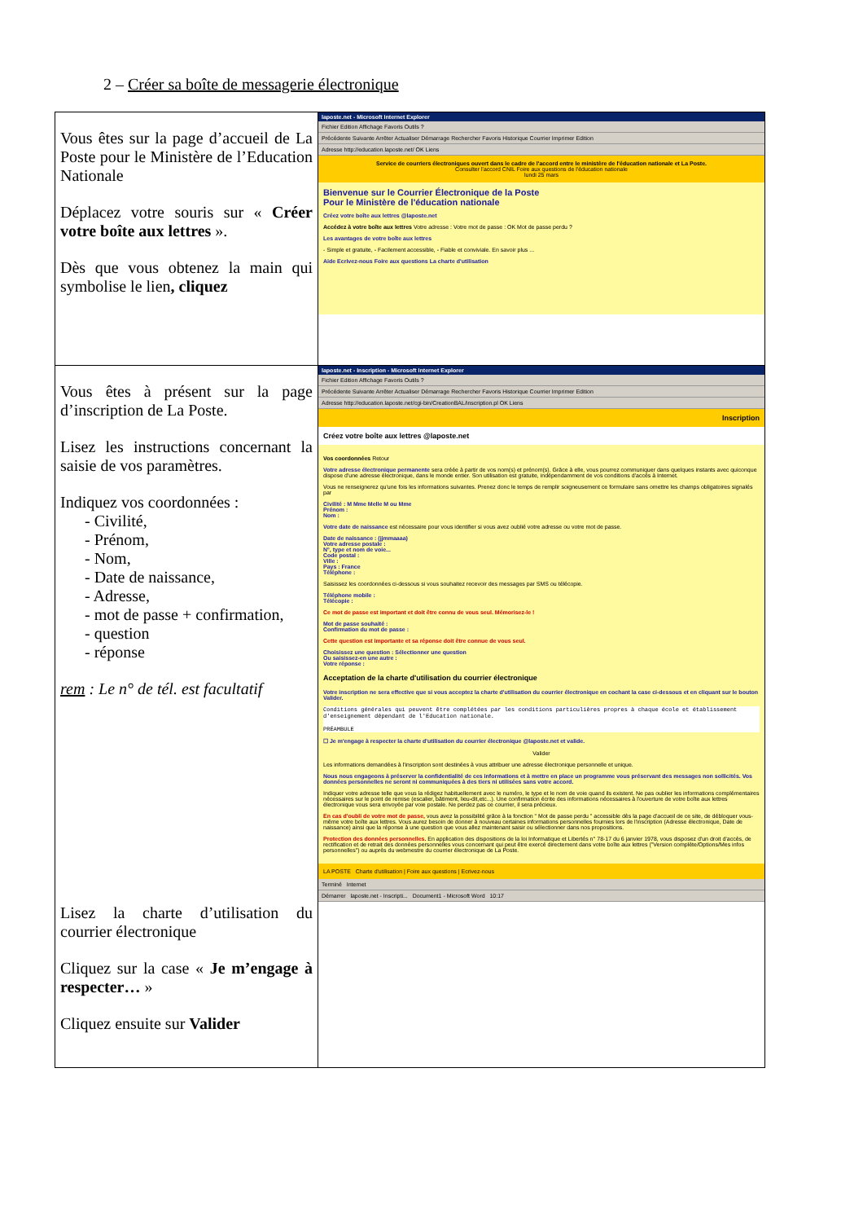2 – Créer sa boîte de messagerie électronique
| Vous êtes sur la page d’accueil de La Poste pour le Ministère de l’Education Nationale Déplacez votre souris sur « Créer votre boîte aux lettres ». Dès que vous obtenez la main qui symbolise le lien , cliquez | laposte.net - Microsoft Internet Explorer Fichier Edition Affichage Favoris Outils ? Précédente Suivante Arrêter Actualiser Démarrage Rechercher Favoris Historique Courrier Imprimer Edition Adresse http://education.laposte.net/ OK Liens Service de courriers électroniques ouvert dans le cadre de l'accord entre le ministère de l'éducation nationale et La Poste. Consulter l'accord CNIL Foire aux questions de l'éducation nationale lundi 25 mars Bienvenue sur le Courrier Électronique de la Poste Pour le Ministère de l'éducation nationale Créez votre boîte aux lettres @laposte.net Accédez à votre boîte aux lettres Votre adresse : Votre mot de passe : OK Mot de passe perdu ? Les avantages de votre boîte aux lettres - Simple et gratuite, - Facilement accessible, - Fiable et conviviale. En savoir plus ... Aide Ecrivez-nous Foire aux questions La charte d'utilisation |
| Vous êtes à présent sur la page d’inscription de La Poste. Lisez les instructions concernant la saisie de vos paramètres. Indiquez vos coordonnées : - Civilité, - Prénom, - Nom, - Date de naissance, - Adresse, - mot de passe + confirmation, - question - réponse rem : Le n° de tél. est facultatif Lisez la charte d’utilisation du courrier électronique Cliquez sur la case « Je m’engage à respecter… » Cliquez ensuite sur Valider | laposte.net - Inscription - Microsoft Internet Explorer Fichier Edition Affichage Favoris Outils ? Précédente Suivante Arrêter Actualiser Démarrage Rechercher Favoris Historique Courrier Imprimer Edition Adresse http://education.laposte.net/cgi-bin/CreationBAL/inscription.pl OK Liens Inscription Créez votre boîte aux lettres @laposte.net Vos coordonnées Retour Votre adresse électronique permanente sera créée à partir de vos nom(s) et prénom(s). Grâce à elle, vous pourrez communiquer dans quelques instants avec quiconque dispose d'une adresse électronique, dans le monde entier. Son utilisation est gratuite, indépendamment de vos conditions d'accès à Internet. Vous ne renseignerez qu'une fois les informations suivantes. Prenez donc le temps de remplir soigneusement ce formulaire sans omettre les champs obligatoires signalés par Civilité : M Mme Melle M ou Mme Prénom : Nom : Votre date de naissance est nécessaire pour vous identifier si vous avez oublié votre adresse ou votre mot de passe. Date de naissance : (jjmmaaaa) Votre adresse postale : N°, type et nom de voie... Code postal : Ville : Pays : France Téléphone : Saisissez les coordonnées ci-dessous si vous souhaitez recevoir des messages par SMS ou télécopie. Téléphone mobile : Télécopie : Ce mot de passe est important et doit être connu de vous seul. Mémorisez-le ! Mot de passe souhaité : Confirmation du mot de passe : Cette question est importante et sa réponse doit être connue de vous seul. Choisissez une question : Sélectionner une question Ou saisissez-en une autre : Votre réponse : Acceptation de la charte d'utilisation du courrier électronique Votre inscription ne sera effective que si vous acceptez la charte d'utilisation du courrier électronique en cochant la case ci-dessous et en cliquant sur le bouton Valider. Conditions générales qui peuvent être complétées par les conditions particulières propres à chaque école et établissement d'enseignement dépendant de l'Education nationale. PRÉAMBULE ☐ Je m'engage à respecter la charte d'utilisation du courrier électronique @laposte.net et valide. Valider Les informations demandées à l'inscription sont destinées à vous attribuer une adresse électronique personnelle et unique. Nous nous engageons à préserver la confidentialité de ces informations et à mettre en place un programme vous préservant des messages non sollicités. Vos données personnelles ne seront ni communiquées à des tiers ni utilisées sans votre accord. Indiquer votre adresse telle que vous la rédigez habituellement avec le numéro, le type et le nom de voie quand ils existent. Ne pas oublier les informations complémentaires nécessaires sur le point de remise (escalier, bâtiment, lieu-dit,etc...). Une confirmation écrite des informations nécessaires à l'ouverture de votre boîte aux lettres électronique vous sera envoyée par voie postale. Ne perdez pas ce courrier, il sera précieux. En cas d'oubli de votre mot de passe, vous avez la possibilité grâce à la fonction " Mot de passe perdu " accessible dès la page d'accueil de ce site, de débloquer vous-même votre boîte aux lettres. Vous aurez besoin de donner à nouveau certaines informations personnelles fournies lors de l'inscription (Adresse électronique, Date de naissance) ainsi que la réponse à une question que vous allez maintenant saisir ou sélectionner dans nos propositions. Protection des données personnelles. En application des dispositions de la loi Informatique et Libertés n° 78-17 du 6 janvier 1978, vous disposez d'un droit d'accès, de rectification et de retrait des données personnelles vous concernant qui peut être exercé directement dans votre boîte aux lettres ("Version complète/Options/Mes infos personnelles") ou auprès du webmestre du courrier électronique de La Poste. LA POSTE Charte d'utilisation / Foire aux questions / Ecrivez-nous Terminé Internet Démarrer laposte.net - Inscripti... Document1 - Microsoft Word 10:17 |